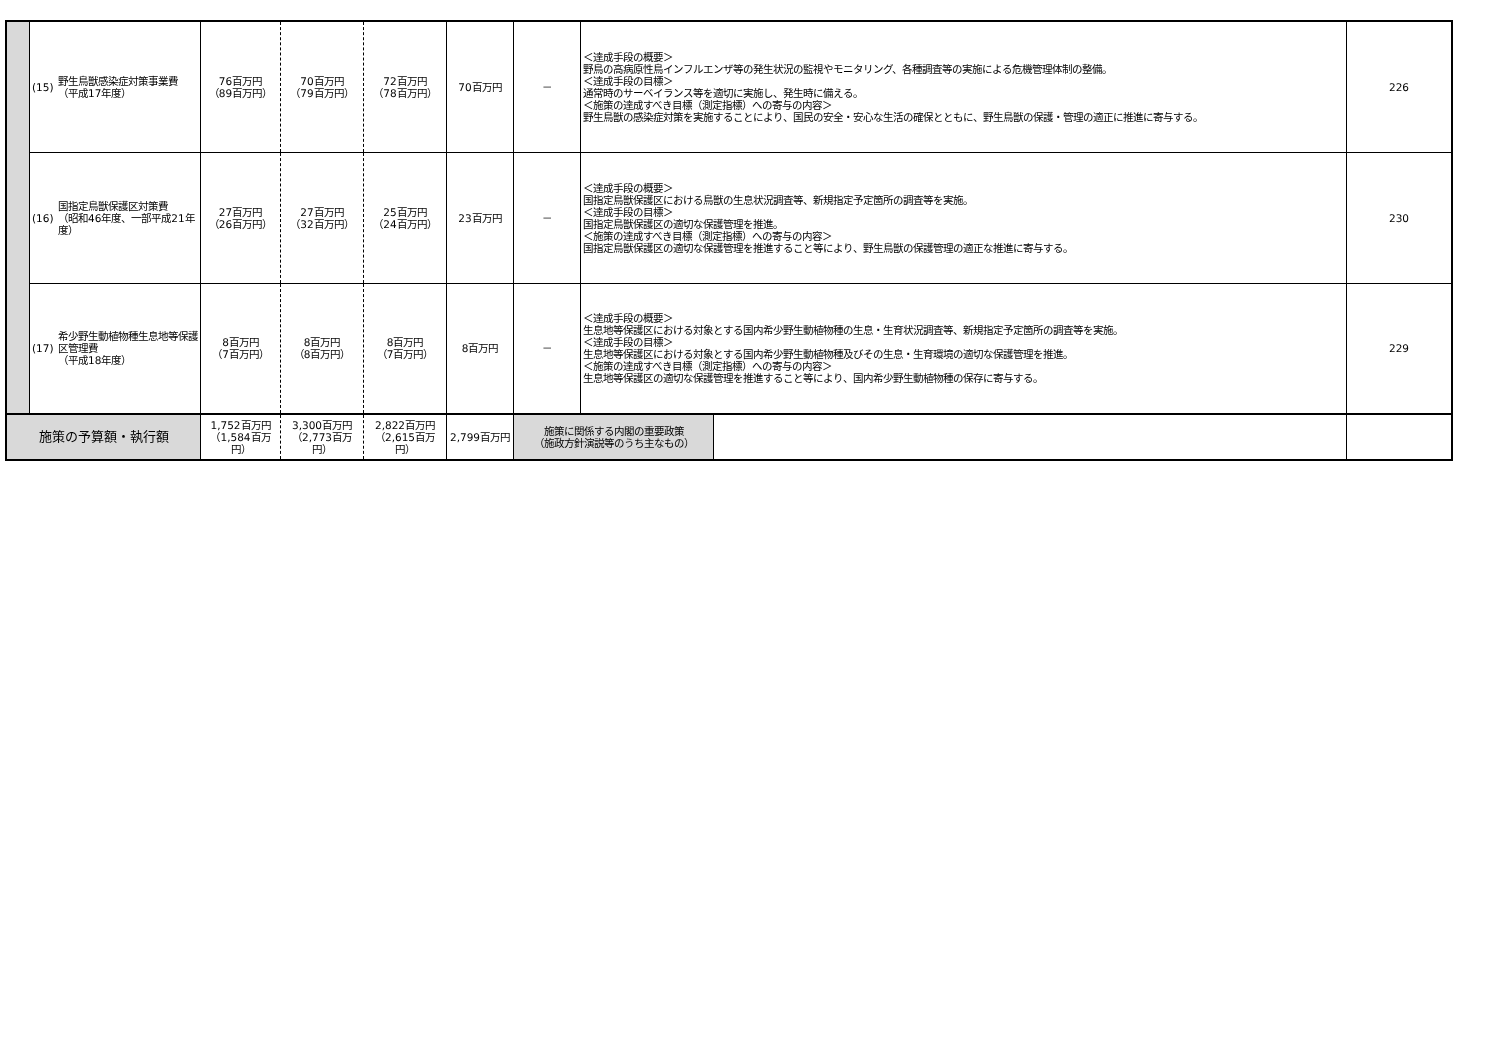| | (15) | 野生鳥獣感染症対策事業費 （平成17年度） | 76百万円 （89百万円） | 70百万円 （79百万円） | 72百万円 （78百万円） | 70百万円 | － | ＜達成手段の概要＞ 野鳥の高病原性鳥インフルエンザ等の発生状況の監視やモニタリング、各種調査等の実施による危機管理体制の整備。 ＜達成手段の目標＞ 通常時のサーベイランス等を適切に実施し、発生時に備える。 ＜施策の達成すべき目標（測定指標）への寄与の内容＞ 野生鳥獣の感染症対策を実施することにより、国民の安全・安心な生活の確保とともに、野生鳥獣の保護・管理の適正に推進に寄与する。 | 226 |
| | (16) | 国指定鳥獣保護区対策費 （昭和46年度、一部平成21年度） | 27百万円 （26百万円） | 27百万円 （32百万円） | 25百万円 （24百万円） | 23百万円 | － | ＜達成手段の概要＞ 国指定鳥獣保護区における鳥獣の生息状況調査等、新規指定予定箇所の調査等を実施。 ＜達成手段の目標＞ 国指定鳥獣保護区の適切な保護管理を推進。 ＜施策の達成すべき目標（測定指標）への寄与の内容＞ 国指定鳥獣保護区の適切な保護管理を推進すること等により、野生鳥獣の保護管理の適正な推進に寄与する。 | 230 |
| | (17) | 希少野生動植物種生息地等保護区管理費 （平成18年度） | 8百万円 （7百万円） | 8百万円 （8百万円） | 8百万円 （7百万円） | 8百万円 | － | ＜達成手段の概要＞ 生息地等保護区における対象とする国内希少野生動植物種の生息・生育状況調査等、新規指定予定箇所の調査等を実施。 ＜達成手段の目標＞ 生息地等保護区における対象とする国内希少野生動植物種及びその生息・生育環境の適切な保護管理を推進。 ＜施策の達成すべき目標（測定指標）への寄与の内容＞ 生息地等保護区の適切な保護管理を推進すること等により、国内希少野生動植物種の保存に寄与する。 | 229 |
| 施策の予算額・執行額 | | | 1,752百万円 （1,584百万円） | 3,300百万円 （2,773百万円） | 2,822百万円 （2,615百万円） | 2,799百万円 | / 施策に関係する内閣の重要政策 （施政方針演説等のうち主なもの） / / | | |